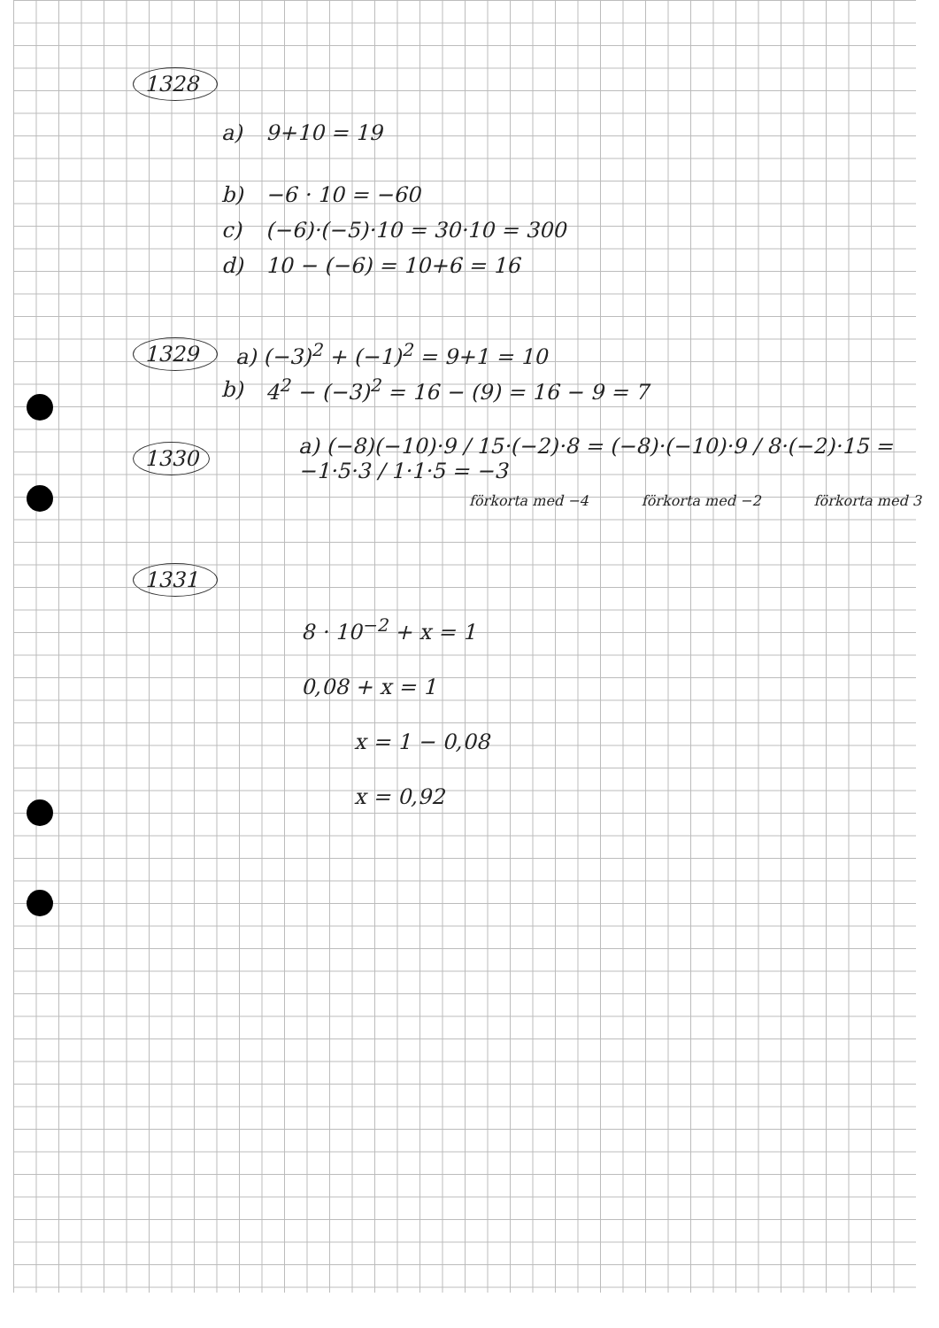1328
a) 9+10 = 19
b) −6 · 10 = −60
c) (−6)·(−5)·10 = 30·10 = 300
d) 10 − (−6) = 10+6 = 16
1329 a) (−3)<sup>2</sup> + (−1)<sup>2</sup> = 9+1 = 10
b) 4<sup>2</sup> − (−3)<sup>2</sup> = 16 − (9) = 16 − 9 = 7
1330 a) (−8)(−10)·9 / 15·(−2)·8 = (−8)·(−10)·9 / 8·(−2)·15 = −1·5·3 / 1·1·5 = −3
förkorta med −4 förkorta med −2 förkorta med 3
1331
8 · 10<sup>−2</sup> + x = 1
0,08 + x = 1
x = 1 − 0,08
x = 0,92